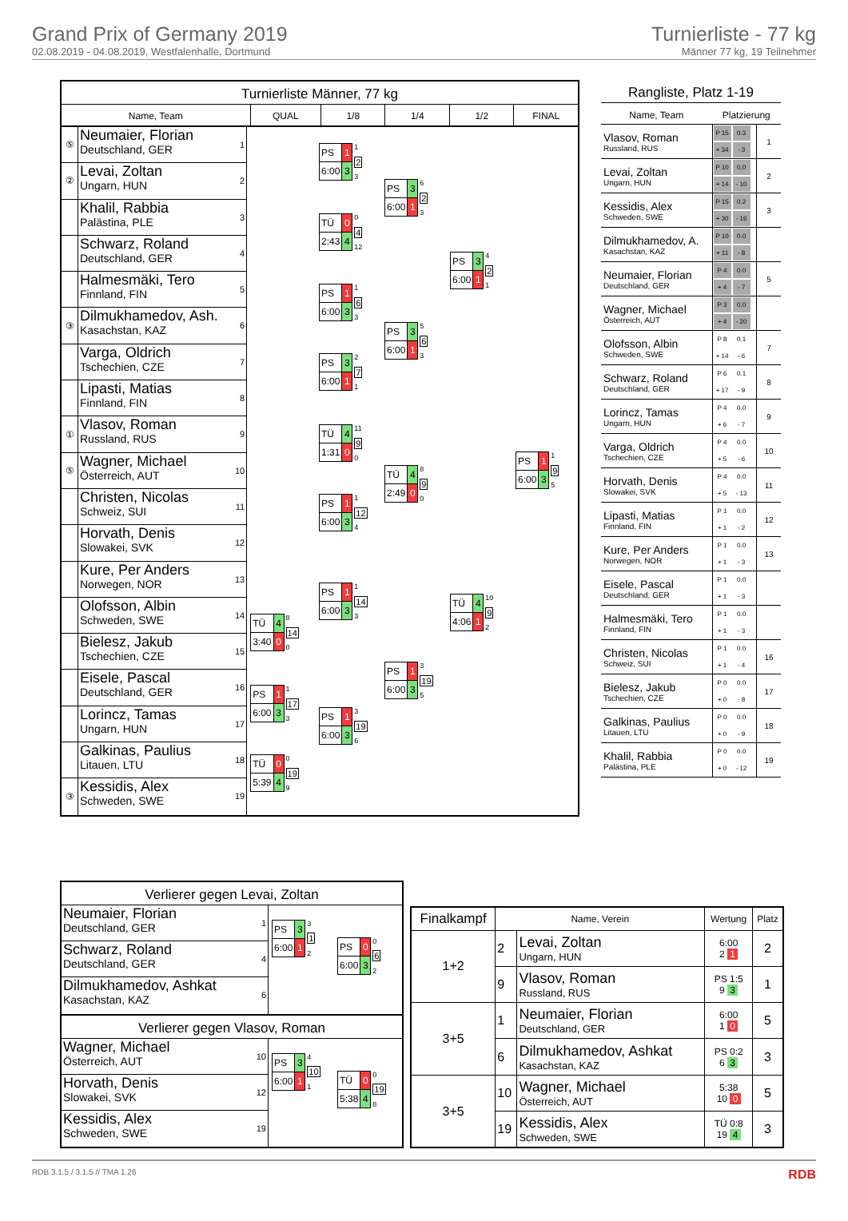Grand Prix of Germany 2019
02.08.2019 - 04.08.2019, Westfalenhalle, Dortmund
Turnierliste - 77 kg
Männer 77 kg, 19 Teilnehmer
Turnierliste Männer, 77 kg
Name, Team QUAL 1/8 1/4 1/2 FINAL
⑤
Neumaier, Florian
Deutschland, GER
1
②
Levai, Zoltan
Ungarn, HUN
2
Khalil, Rabbia
Palästina, PLE
3
Schwarz, Roland
Deutschland, GER
4
Halmesmäki, Tero
Finnland, FIN
5
③
Dilmukhamedov, Ash.
Kasachstan, KAZ
6
Varga, Oldrich
Tschechien, CZE
7
Lipasti, Matias
Finnland, FIN
8
①
Vlasov, Roman
Russland, RUS
9
⑤
Wagner, Michael
Österreich, AUT
10
Christen, Nicolas
Schweiz, SUI
11
Horvath, Denis
Slowakei, SVK
12
Kure, Per Anders
Norwegen, NOR
13
Olofsson, Albin
Schweden, SWE
14
Bielesz, Jakub
Tschechien, CZE
15
Eisele, Pascal
Deutschland, GER
16
Lorincz, Tamas
Ungarn, HUN
17
Galkinas, Paulius
Litauen, LTU
18
③
Kessidis, Alex
Schweden, SWE
19
| TÜ | 4 |
| 3:40 | 0 |
8
14
0
| PS | 1 |
| 6:00 | 3 |
1
17
3
| TÜ | 0 |
| 5:39 | 4 |
0
19
9
| PS | 1 |
| 6:00 | 3 |
1
2
3
| TÜ | 0 |
| 2:43 | 4 |
0
4
12
| PS | 1 |
| 6:00 | 3 |
1
6
3
| PS | 3 |
| 6:00 | 1 |
2
7
1
| TÜ | 4 |
| 1:31 | 0 |
11
9
0
| PS | 1 |
| 6:00 | 3 |
1
12
4
| PS | 1 |
| 6:00 | 3 |
1
14
3
| PS | 1 |
| 6:00 | 3 |
3
19
6
| PS | 3 |
| 6:00 | 1 |
6
2
3
| PS | 3 |
| 6:00 | 1 |
5
6
3
| TÜ | 4 |
| 2:49 | 0 |
8
9
0
| PS | 1 |
| 6:00 | 3 |
3
19
5
| PS | 3 |
| 6:00 | 1 |
4
2
1
| TÜ | 4 |
| 4:06 | 1 |
10
9
2
| PS | 1 |
| 6:00 | 3 |
1
9
5
Rangliste, Platz 1-19
| Name, Team | Platzierung | |
| --- | --- | --- |
| Vlasov, Roman Russland, RUS | P 15 0.3 + 34 - 3 | 1 |
| Levai, Zoltan Ungarn, HUN | P 10 0.0 + 14 - 10 | 2 |
| Kessidis, Alex Schweden, SWE | P 15 0.2 + 30 - 16 | 3 |
| Dilmukhamedov, A. Kasachstan, KAZ | P 10 0.0 + 11 - 8 | |
| Neumaier, Florian Deutschland, GER | P 4 0.0 + 4 - 7 | 5 |
| Wagner, Michael Österreich, AUT | P 3 0.0 + 4 - 20 | |
| Olofsson, Albin Schweden, SWE | P 8 0.1 + 14 - 6 | 7 |
| Schwarz, Roland Deutschland, GER | P 6 0.1 + 17 - 9 | 8 |
| Lorincz, Tamas Ungarn, HUN | P 4 0.0 + 6 - 7 | 9 |
| Varga, Oldrich Tschechien, CZE | P 4 0.0 + 5 - 6 | 10 |
| Horvath, Denis Slowakei, SVK | P 4 0.0 + 5 - 13 | 11 |
| Lipasti, Matias Finnland, FIN | P 1 0.0 + 1 - 2 | 12 |
| Kure, Per Anders Norwegen, NOR | P 1 0.0 + 1 - 3 | 13 |
| Eisele, Pascal Deutschland, GER | P 1 0.0 + 1 - 3 | |
| Halmesmäki, Tero Finnland, FIN | P 1 0.0 + 1 - 3 | |
| Christen, Nicolas Schweiz, SUI | P 1 0.0 + 1 - 4 | 16 |
| Bielesz, Jakub Tschechien, CZE | P 0 0.0 + 0 - 8 | 17 |
| Galkinas, Paulius Litauen, LTU | P 0 0.0 + 0 - 9 | 18 |
| Khalil, Rabbia Palästina, PLE | P 0 0.0 + 0 - 12 | 19 |
Verlierer gegen Levai, Zoltan
Neumaier, Florian
Deutschland, GER
1
Schwarz, Roland
Deutschland, GER
4
Dilmukhamedov, Ashkat
Kasachstan, KAZ
6
| PS | 3 |
| 6:00 | 1 |
3
1
2
| PS | 0 |
| 6:00 | 3 |
0
6
2
Verlierer gegen Vlasov, Roman
Wagner, Michael
Österreich, AUT
10
Horvath, Denis
Slowakei, SVK
12
Kessidis, Alex
Schweden, SWE
19
| PS | 3 |
| 6:00 | 1 |
4
10
1
| TÜ | 0 |
| 5:38 | 4 |
0
19
8
| Finalkampf | Name, Verein | | Wertung | Platz |
| --- | --- | --- | --- | --- |
| 1+2 | 2 | Levai, Zoltan Ungarn, HUN | 6:00 2 1 | 2 |
| | 9 | Vlasov, Roman Russland, RUS | PS 1:5 9 3 | 1 |
| 3+5 | 1 | Neumaier, Florian Deutschland, GER | 6:00 1 0 | 5 |
| | 6 | Dilmukhamedov, Ashkat Kasachstan, KAZ | PS 0:2 6 3 | 3 |
| 3+5 | 10 | Wagner, Michael Österreich, AUT | 5:38 10 0 | 5 |
| | 19 | Kessidis, Alex Schweden, SWE | TÜ 0:8 19 4 | 3 |
RDB 3.1.5 / 3.1.5 // TMA 1.26 RDB